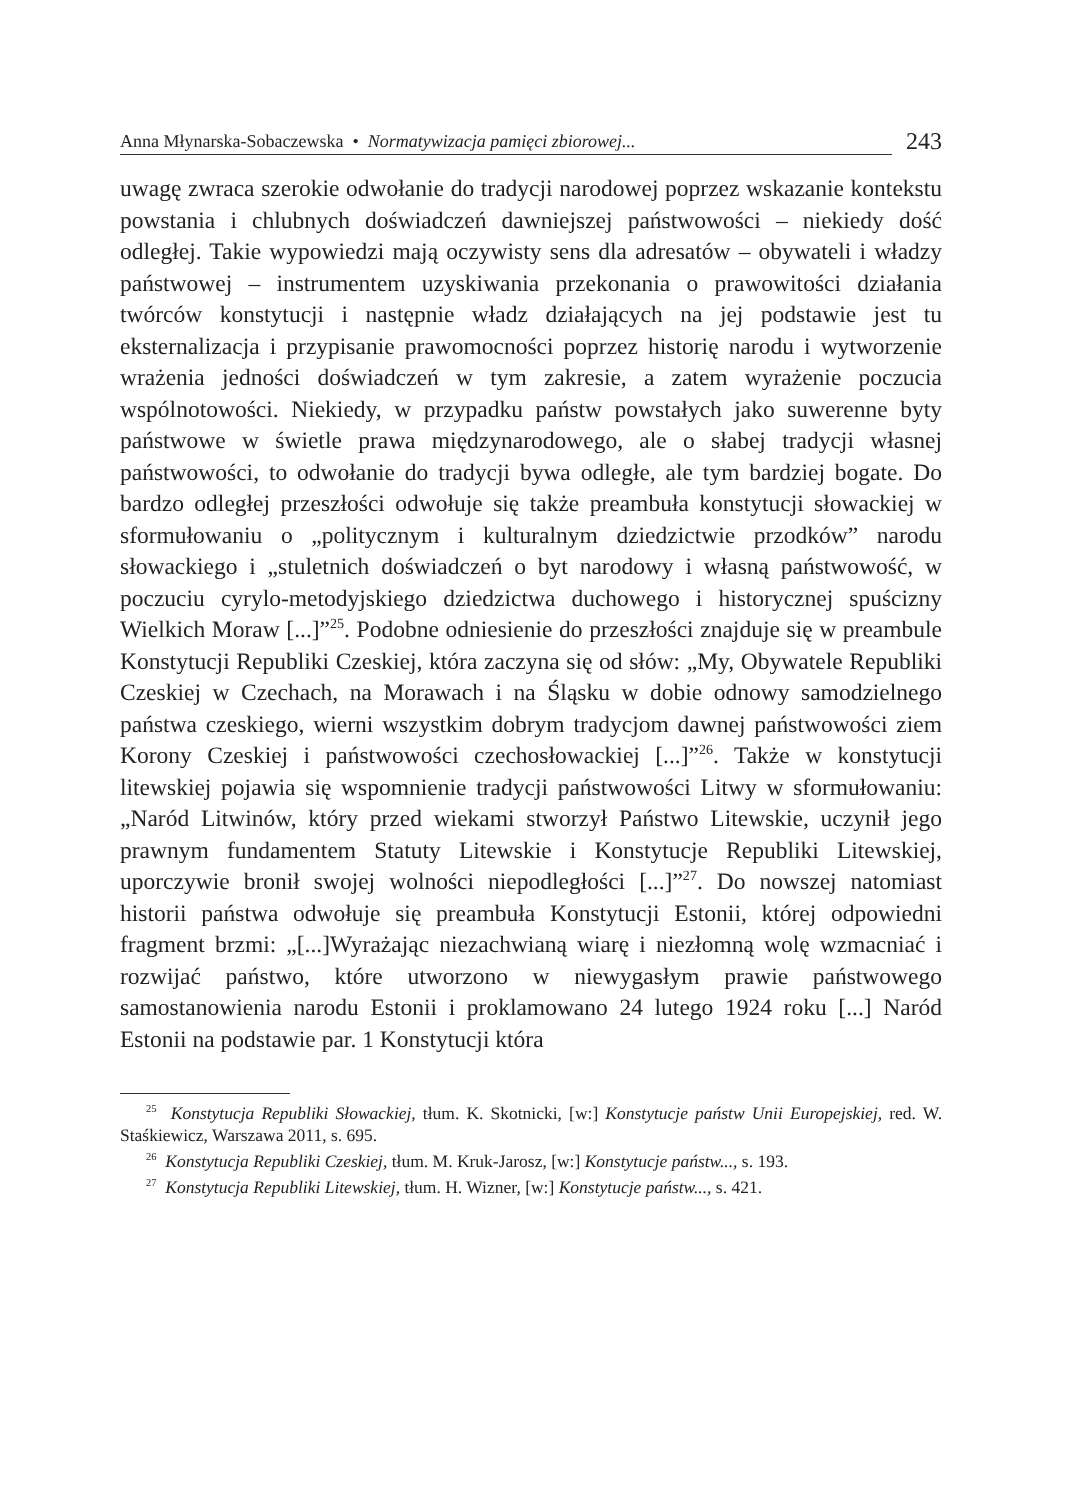Anna Młynarska-Sobaczewska • Normatywizacja pamięci zbiorowej...
243
uwagę zwraca szerokie odwołanie do tradycji narodowej poprzez wskazanie kontekstu powstania i chlubnych doświadczeń dawniejszej państwowości – niekiedy dość odległej. Takie wypowiedzi mają oczywisty sens dla adresatów – obywateli i władzy państwowej – instrumentem uzyskiwania przekonania o prawowitości działania twórców konstytucji i następnie władz działających na jej podstawie jest tu eksternalizacja i przypisanie prawomocności poprzez historię narodu i wytworzenie wrażenia jedności doświadczeń w tym zakresie, a zatem wyrażenie poczucia wspólnotowości. Niekiedy, w przypadku państw powstałych jako suwerenne byty państwowe w świetle prawa międzynarodowego, ale o słabej tradycji własnej państwowości, to odwołanie do tradycji bywa odległe, ale tym bardziej bogate. Do bardzo odległej przeszłości odwołuje się także preambuła konstytucji słowackiej w sformułowaniu o „politycznym i kulturalnym dziedzictwie przodków” narodu słowackiego i „stuletnich doświadczeń o byt narodowy i własną państwowość, w poczuciu cyrylo-metodyjskiego dziedzictwa duchowego i historycznej spuścizny Wielkich Moraw [...]”<sup>25</sup>. Podobne odniesienie do przeszłości znajduje się w preambule Konstytucji Republiki Czeskiej, która zaczyna się od słów: „My, Obywatele Republiki Czeskiej w Czechach, na Morawach i na Śląsku w dobie odnowy samodzielnego państwa czeskiego, wierni wszystkim dobrym tradycjom dawnej państwowości ziem Korony Czeskiej i państwowości czechosłowackiej [...]”<sup>26</sup>. Także w konstytucji litewskiej pojawia się wspomnienie tradycji państwowości Litwy w sformułowaniu: „Naród Litwinów, który przed wiekami stworzył Państwo Litewskie, uczynił jego prawnym fundamentem Statuty Litewskie i Konstytucje Republiki Litewskiej, uporczywie bronił swojej wolności niepodległości [...]”<sup>27</sup>. Do nowszej natomiast historii państwa odwołuje się preambuła Konstytucji Estonii, której odpowiedni fragment brzmi: „[...]Wyrażając niezachwianą wiarę i niezłomną wolę wzmacniać i rozwijać państwo, które utworzono w niewygasłym prawie państwowego samostanowienia narodu Estonii i proklamowano 24 lutego 1924 roku [...] Naród Estonii na podstawie par. 1 Konstytucji która
<sup>25</sup> Konstytucja Republiki Słowackiej, tłum. K. Skotnicki, [w:] Konstytucje państw Unii Europejskiej, red. W. Staśkiewicz, Warszawa 2011, s. 695.
<sup>26</sup> Konstytucja Republiki Czeskiej, tłum. M. Kruk-Jarosz, [w:] Konstytucje państw..., s. 193.
<sup>27</sup> Konstytucja Republiki Litewskiej, tłum. H. Wizner, [w:] Konstytucje państw..., s. 421.